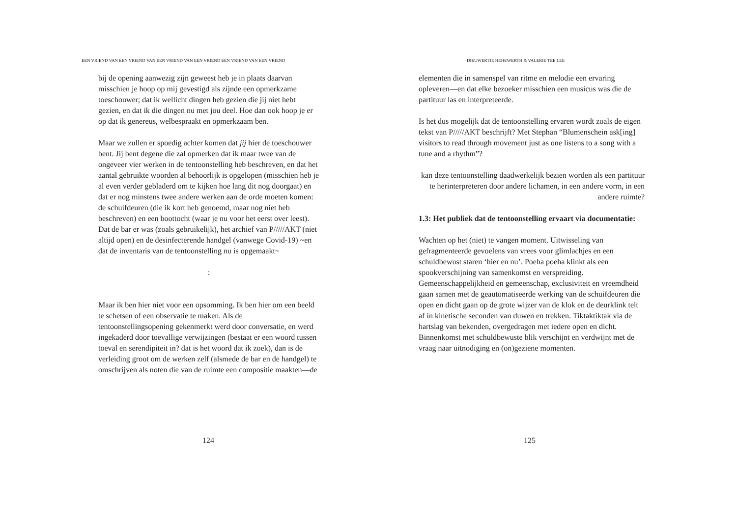EEN VRIEND VAN EEN VRIEND VAN EEN VRIEND VAN EEN VRIEND EEN VRIEND VAN EEN VRIEND
bij de opening aanwezig zijn geweest heb je in plaats daarvan misschien je hoop op mij gevestigd als zijnde een opmerkzame toeschouwer; dat ik wellicht dingen heb gezien die jij niet hebt gezien, en dat ik die dingen nu met jou deel. Hoe dan ook hoop je er op dat ik genereus, welbespraakt en opmerkzaam ben.
Maar we zullen er spoedig achter komen dat jij hier de toeschouwer bent. Jij bent degene die zal opmerken dat ik maar twee van de ongeveer vier werken in de tentoonstelling heb beschreven, en dat het aantal gebruikte woorden al behoorlijk is opgelopen (misschien heb je al even verder gebladerd om te kijken hoe lang dit nog doorgaat) en dat er nog minstens twee andere werken aan de orde moeten komen: de schuifdeuren (die ik kort heb genoemd, maar nog niet heb beschreven) en een boottocht (waar je nu voor het eerst over leest). Dat de bar er was (zoals gebruikelijk), het archief van P/////AKT (niet altijd open) en de desinfecterende handgel (vanwege Covid-19) ~en dat de inventaris van de tentoonstelling nu is opgemaakt~
:
Maar ik ben hier niet voor een opsomming. Ik ben hier om een beeld te schetsen of een observatie te maken. Als de tentoonstellingsopening gekenmerkt werd door conversatie, en werd ingekaderd door toevallige verwijzingen (bestaat er een woord tussen toeval en serendipiteit in? dat is het woord dat ik zoek), dan is de verleiding groot om de werken zelf (alsmede de bar en de handgel) te omschrijven als noten die van de ruimte een compositie maakten—de
124
DIEUWERTJE HEHEWERTH & VALERIE TEE LEE
elementen die in samenspel van ritme en melodie een ervaring opleveren—en dat elke bezoeker misschien een musicus was die de partituur las en interpreteerde.
Is het dus mogelijk dat de tentoonstelling ervaren wordt zoals de eigen tekst van P/////AKT beschrijft? Met Stephan “Blumenschein ask[ing] visitors to read through movement just as one listens to a song with a tune and a rhythm”?
kan deze tentoonstelling daadwerkelijk bezien worden als een partituur te herinterpreteren door andere lichamen, in een andere vorm, in een andere ruimte?
1.3: Het publiek dat de tentoonstelling ervaart via documentatie:
Wachten op het (niet) te vangen moment. Uitwisseling van gefragmenteerde gevoelens van vrees voor glimlachjes en een schuldbewust staren ‘hier en nu’. Poeha poeha klinkt als een spookverschijning van samenkomst en verspreiding. Gemeenschappelijkheid en gemeenschap, exclusiviteit en vreemdheid gaan samen met de geautomatiseerde werking van de schuifdeuren die open en dicht gaan op de grote wijzer van de klok en de deurklink telt af in kinetische seconden van duwen en trekken. Tiktaktiktak via de hartslag van bekenden, overgedragen met iedere open en dicht. Binnenkomst met schuldbewuste blik verschijnt en verdwijnt met de vraag naar uitnodiging en (on)geziene momenten.
125